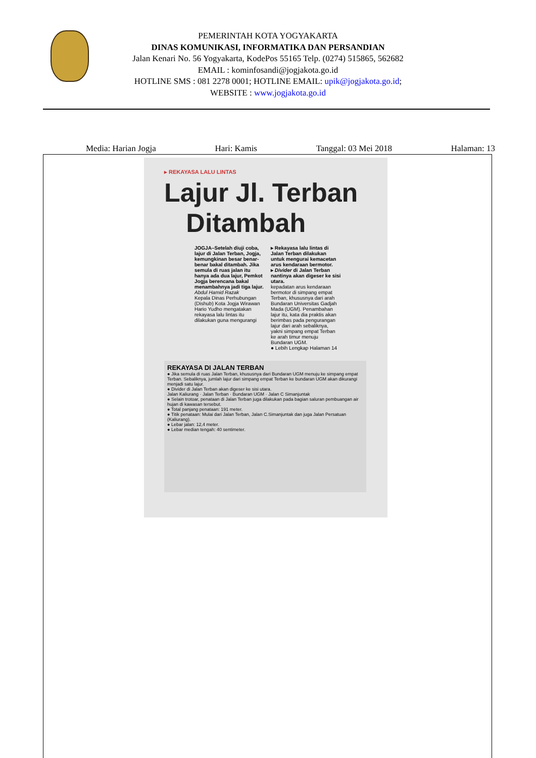PEMERINTAH KOTA YOGYAKARTA
DINAS KOMUNIKASI, INFORMATIKA DAN PERSANDIAN
Jalan Kenari No. 56 Yogyakarta, KodePos 55165 Telp. (0274) 515865, 562682
EMAIL : kominfosandi@jogjakota.go.id
HOTLINE SMS : 081 2278 0001; HOTLINE EMAIL: upik@jogjakota.go.id;
WEBSITE : www.jogjakota.go.id
Media: Harian Jogja Hari: Kamis Tanggal: 03 Mei 2018 Halaman: 13
▸ REKAYASA LALU LINTAS
Lajur Jl. Terban
Ditambah
JOGJA–Setelah diuji coba, lajur di Jalan Terban, Jogja, kemungkinan besar benar-benar bakal ditambah. Jika semula di ruas jalan itu hanya ada dua lajur, Pemkot Jogja berencana bakal menambahnya jadi tiga lajur.
Abdul Hamid Razak
Kepala Dinas Perhubungan (Dishub) Kota Jogja Wirawan Hario Yudho mengatakan rekayasa lalu lintas itu dilakukan guna mengurangi
▸ Rekayasa lalu lintas di Jalan Terban dilakukan untuk mengurai kemacetan arus kendaraan bermotor.
▸ Divider di Jalan Terban nantinya akan digeser ke sisi utara.
kepadatan arus kendaraan bermotor di simpang empat Terban, khususnya dari arah Bundaran Universitas Gadjah Mada (UGM). Penambahan lajur itu, kata dia praktis akan berimbas pada pengurangan lajur dari arah sebaliknya, yakni simpang empat Terban ke arah timur menuju Bundaran UGM.
● Lebih Lengkap Halaman 14
REKAYASA DI JALAN TERBAN
● Jika semula di ruas Jalan Terban, khususnya dari Bundaran UGM menuju ke simpang empat Terban. Sebaliknya, jumlah lajur dari simpang empat Terban ke bundaran UGM akan dikurangi menjadi satu lajur.
● Divider di Jalan Terban akan digeser ke sisi utara.
Jalan Kaliurang · Jalan Terban · Bundaran UGM · Jalan C Simanjuntak
● Selain trotoar, penataan di Jalan Terban juga dilakukan pada bagian saluran pembuangan air hujan di kawasan tersebut.
● Total panjang penataan: 191 meter.
● Titik penataan: Mulai dari Jalan Terban, Jalan C.Simanjuntak dan juga Jalan Persatuan (Kaliurang).
● Lebar jalan: 12,4 meter.
● Lebar median tengah: 40 sentimeter.